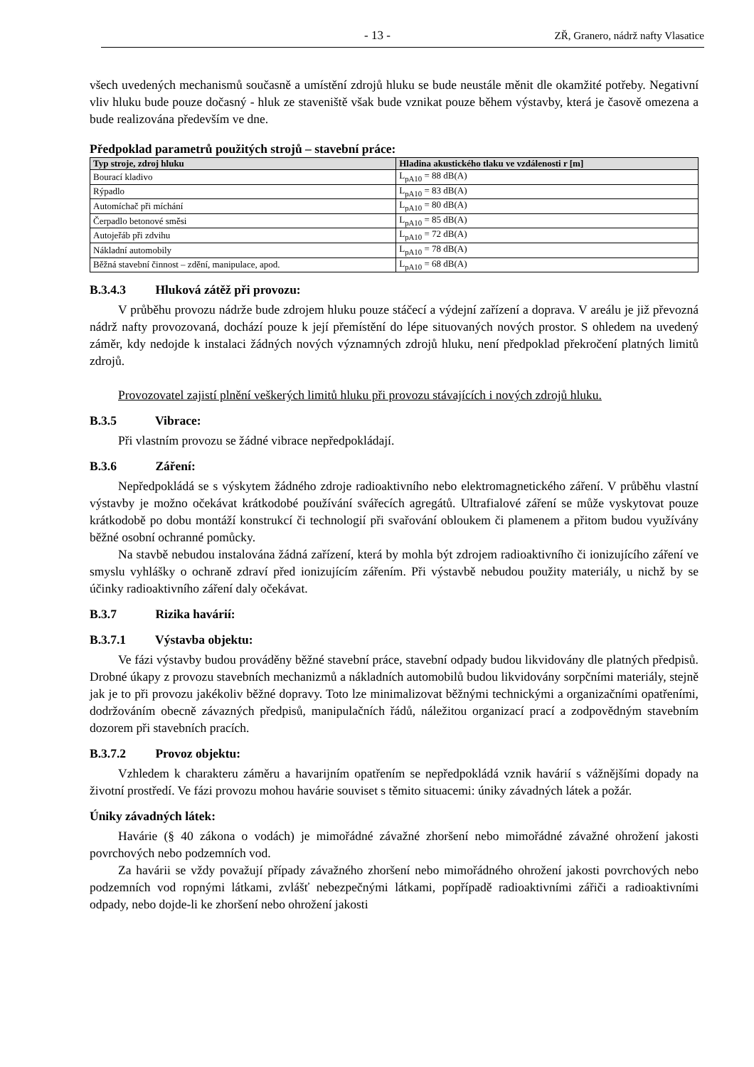- 13 - ZŘ, Granero, nádrž nafty Vlasatice
všech uvedených mechanismů současně a umístění zdrojů hluku se bude neustále měnit dle okamžité potřeby. Negativní vliv hluku bude pouze dočasný - hluk ze staveniště však bude vznikat pouze během výstavby, která je časově omezena a bude realizována především ve dne.
Předpoklad parametrů použitých strojů – stavební práce:
| Typ stroje, zdroj hluku | Hladina akustického tlaku ve vzdálenosti r [m] |
| --- | --- |
| Bourací kladivo | L<sub>pA10</sub> = 88 dB(A) |
| Rýpadlo | L<sub>pA10</sub> = 83 dB(A) |
| Automíchač při míchání | L<sub>pA10</sub> = 80 dB(A) |
| Čerpadlo betonové směsi | L<sub>pA10</sub> = 85 dB(A) |
| Autojeřáb při zdvihu | L<sub>pA10</sub> = 72 dB(A) |
| Nákladní automobily | L<sub>pA10</sub> = 78 dB(A) |
| Běžná stavební činnost – zdění, manipulace, apod. | L<sub>pA10</sub> = 68 dB(A) |
B.3.4.3 Hluková zátěž při provozu:
V průběhu provozu nádrže bude zdrojem hluku pouze stáčecí a výdejní zařízení a doprava. V areálu je již převozná nádrž nafty provozovaná, dochází pouze k její přemístění do lépe situovaných nových prostor. S ohledem na uvedený záměr, kdy nedojde k instalaci žádných nových významných zdrojů hluku, není předpoklad překročení platných limitů zdrojů.
Provozovatel zajistí plnění veškerých limitů hluku při provozu stávajících i nových zdrojů hluku.
B.3.5 Vibrace:
Při vlastním provozu se žádné vibrace nepředpokládají.
B.3.6 Záření:
Nepředpokládá se s výskytem žádného zdroje radioaktivního nebo elektromagnetického záření. V průběhu vlastní výstavby je možno očekávat krátkodobé používání svářecích agregátů. Ultrafialové záření se může vyskytovat pouze krátkodobě po dobu montáží konstrukcí či technologií při svařování obloukem či plamenem a přitom budou využívány běžné osobní ochranné pomůcky.
Na stavbě nebudou instalována žádná zařízení, která by mohla být zdrojem radioaktivního či ionizujícího záření ve smyslu vyhlášky o ochraně zdraví před ionizujícím zářením. Při výstavbě nebudou použity materiály, u nichž by se účinky radioaktivního záření daly očekávat.
B.3.7 Rizika havárií:
B.3.7.1 Výstavba objektu:
Ve fázi výstavby budou prováděny běžné stavební práce, stavební odpady budou likvidovány dle platných předpisů. Drobné úkapy z provozu stavebních mechanizmů a nákladních automobilů budou likvidovány sorpčními materiály, stejně jak je to při provozu jakékoliv běžné dopravy. Toto lze minimalizovat běžnými technickými a organizačními opatřeními, dodržováním obecně závazných předpisů, manipulačních řádů, náležitou organizací prací a zodpovědným stavebním dozorem při stavebních pracích.
B.3.7.2 Provoz objektu:
Vzhledem k charakteru záměru a havarijním opatřením se nepředpokládá vznik havárií s vážnějšími dopady na životní prostředí. Ve fázi provozu mohou havárie souviset s těmito situacemi: úniky závadných látek a požár.
Úniky závadných látek:
Havárie (§ 40 zákona o vodách) je mimořádné závažné zhoršení nebo mimořádné závažné ohrožení jakosti povrchových nebo podzemních vod.
Za havárii se vždy považují případy závažného zhoršení nebo mimořádného ohrožení jakosti povrchových nebo podzemních vod ropnými látkami, zvlášť nebezpečnými látkami, popřípadě radioaktivními zářiči a radioaktivními odpady, nebo dojde-li ke zhoršení nebo ohrožení jakosti